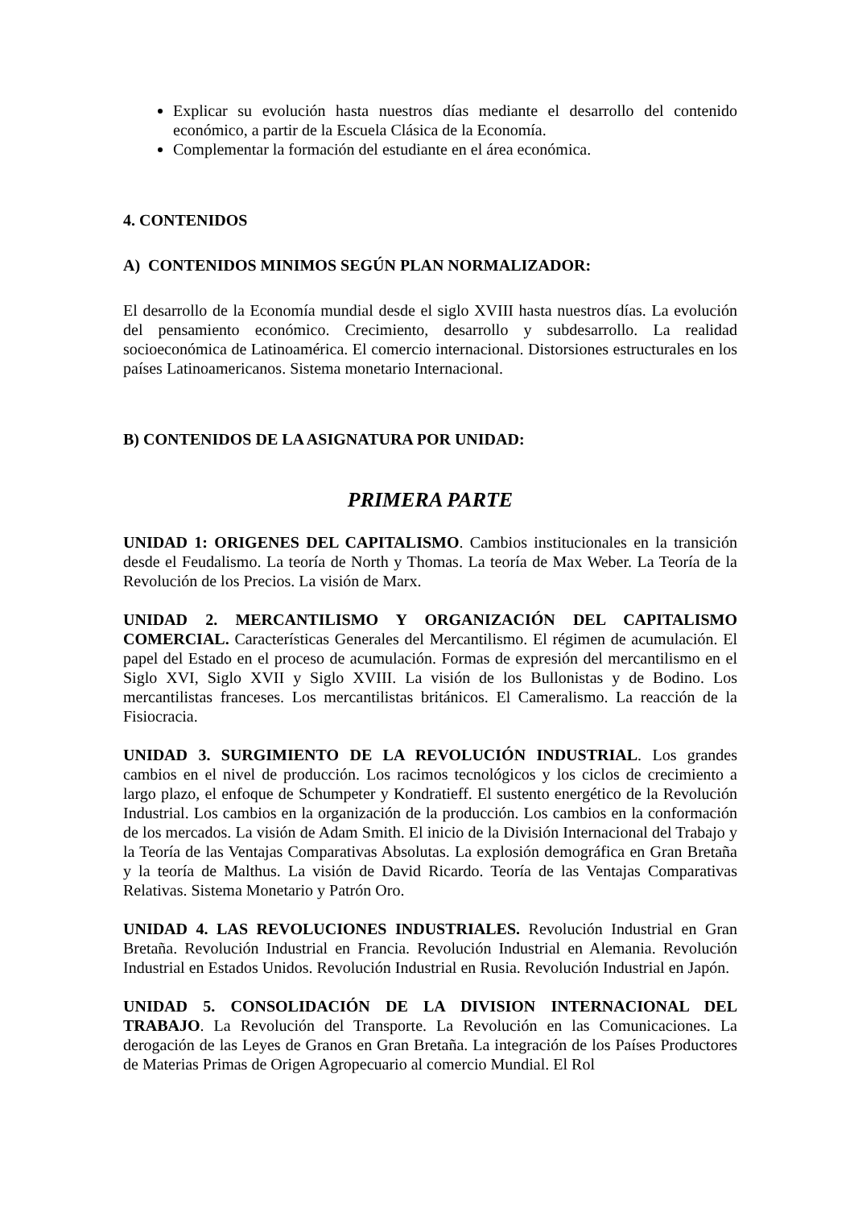Explicar su evolución hasta nuestros días mediante el desarrollo del contenido económico, a partir de la Escuela Clásica de la Economía.
Complementar la formación del estudiante en el área económica.
4. CONTENIDOS
A) CONTENIDOS MINIMOS SEGÚN PLAN NORMALIZADOR:
El desarrollo de la Economía mundial desde el siglo XVIII hasta nuestros días. La evolución del pensamiento económico. Crecimiento, desarrollo y subdesarrollo. La realidad socioeconómica de Latinoamérica. El comercio internacional. Distorsiones estructurales en los países Latinoamericanos. Sistema monetario Internacional.
B) CONTENIDOS DE LA ASIGNATURA POR UNIDAD:
PRIMERA PARTE
UNIDAD 1: ORIGENES DEL CAPITALISMO. Cambios institucionales en la transición desde el Feudalismo. La teoría de North y Thomas. La teoría de Max Weber. La Teoría de la Revolución de los Precios. La visión de Marx.
UNIDAD 2. MERCANTILISMO Y ORGANIZACIÓN DEL CAPITALISMO COMERCIAL. Características Generales del Mercantilismo. El régimen de acumulación. El papel del Estado en el proceso de acumulación. Formas de expresión del mercantilismo en el Siglo XVI, Siglo XVII y Siglo XVIII. La visión de los Bullonistas y de Bodino. Los mercantilistas franceses. Los mercantilistas británicos. El Cameralismo. La reacción de la Fisiocracia.
UNIDAD 3. SURGIMIENTO DE LA REVOLUCIÓN INDUSTRIAL. Los grandes cambios en el nivel de producción. Los racimos tecnológicos y los ciclos de crecimiento a largo plazo, el enfoque de Schumpeter y Kondratieff. El sustento energético de la Revolución Industrial. Los cambios en la organización de la producción. Los cambios en la conformación de los mercados. La visión de Adam Smith. El inicio de la División Internacional del Trabajo y la Teoría de las Ventajas Comparativas Absolutas. La explosión demográfica en Gran Bretaña y la teoría de Malthus. La visión de David Ricardo. Teoría de las Ventajas Comparativas Relativas. Sistema Monetario y Patrón Oro.
UNIDAD 4. LAS REVOLUCIONES INDUSTRIALES. Revolución Industrial en Gran Bretaña. Revolución Industrial en Francia. Revolución Industrial en Alemania. Revolución Industrial en Estados Unidos. Revolución Industrial en Rusia. Revolución Industrial en Japón.
UNIDAD 5. CONSOLIDACIÓN DE LA DIVISION INTERNACIONAL DEL TRABAJO. La Revolución del Transporte. La Revolución en las Comunicaciones. La derogación de las Leyes de Granos en Gran Bretaña. La integración de los Países Productores de Materias Primas de Origen Agropecuario al comercio Mundial. El Rol